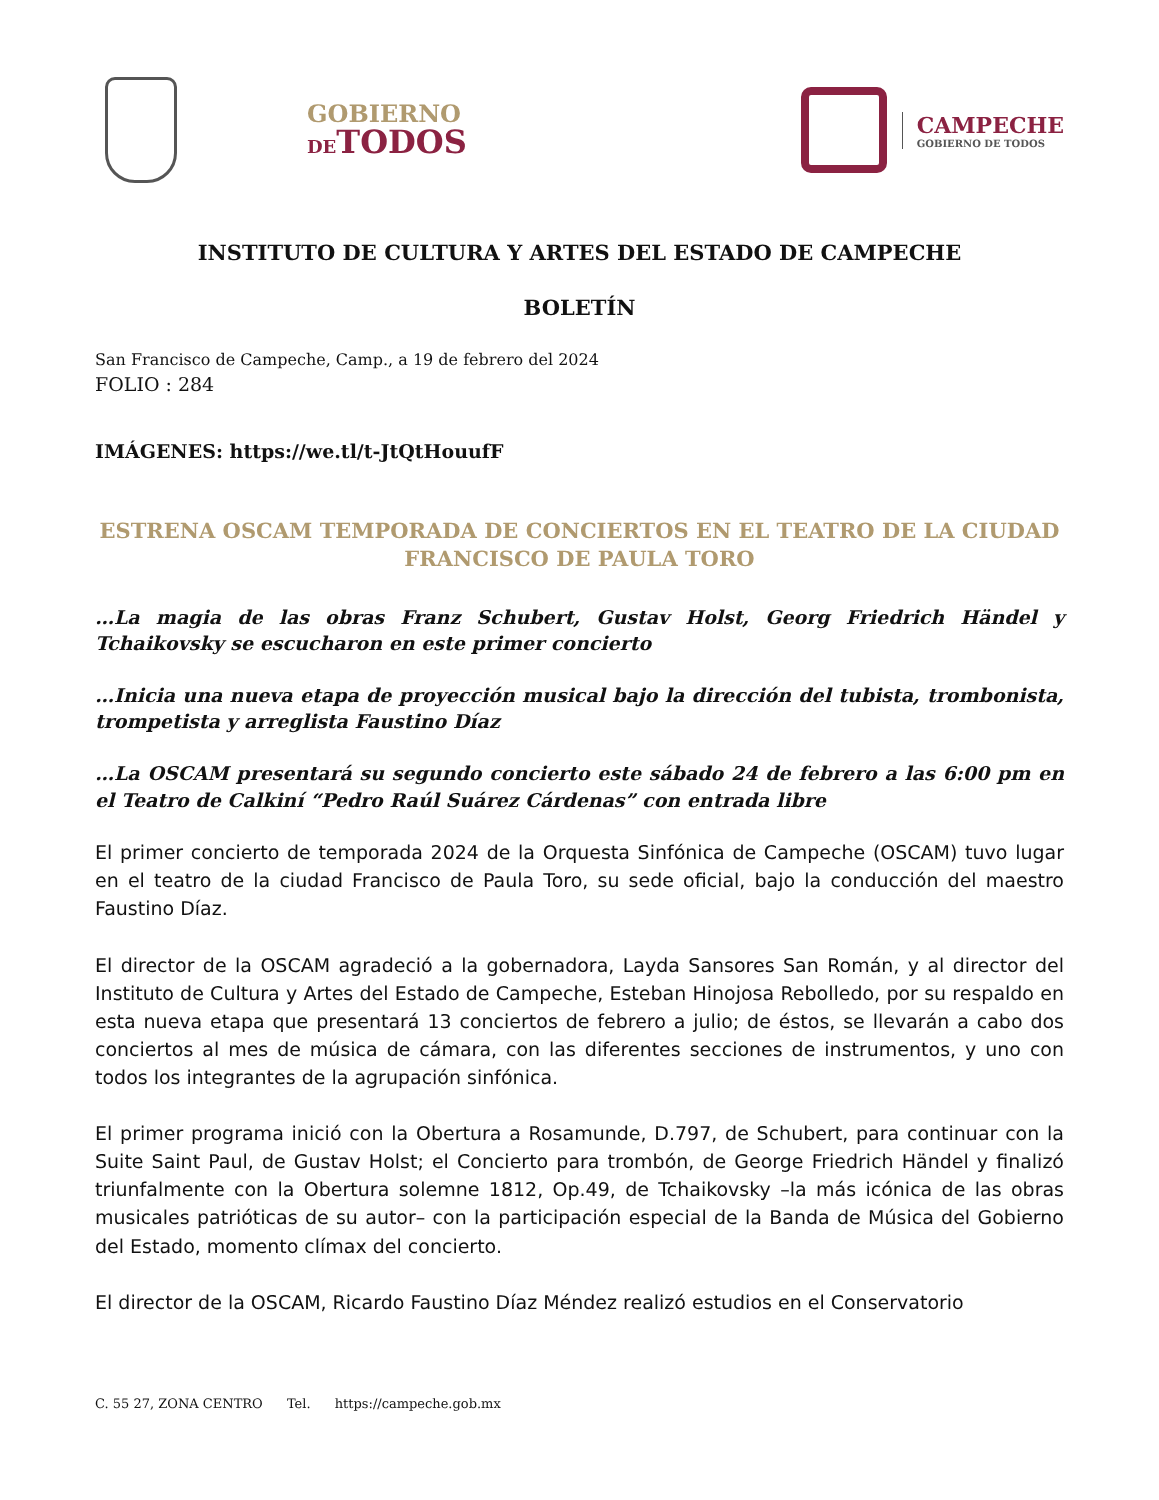GOBIERNO
DETODOS
CAMPECHE
GOBIERNO DE TODOS
INSTITUTO DE CULTURA Y ARTES DEL ESTADO DE CAMPECHE
BOLETÍN
San Francisco de Campeche, Camp., a 19 de febrero del 2024
FOLIO : 284
IMÁGENES: https://we.tl/t-JtQtHouufF
ESTRENA OSCAM TEMPORADA DE CONCIERTOS EN EL TEATRO DE LA CIUDAD FRANCISCO DE PAULA TORO
…La magia de las obras Franz Schubert, Gustav Holst, Georg Friedrich Händel y Tchaikovsky se escucharon en este primer concierto
…Inicia una nueva etapa de proyección musical bajo la dirección del tubista, trombonista, trompetista y arreglista Faustino Díaz
…La OSCAM presentará su segundo concierto este sábado 24 de febrero a las 6:00 pm en el Teatro de Calkiní “Pedro Raúl Suárez Cárdenas” con entrada libre
El primer concierto de temporada 2024 de la Orquesta Sinfónica de Campeche (OSCAM) tuvo lugar en el teatro de la ciudad Francisco de Paula Toro, su sede oficial, bajo la conducción del maestro Faustino Díaz.
El director de la OSCAM agradeció a la gobernadora, Layda Sansores San Román, y al director del Instituto de Cultura y Artes del Estado de Campeche, Esteban Hinojosa Rebolledo, por su respaldo en esta nueva etapa que presentará 13 conciertos de febrero a julio; de éstos, se llevarán a cabo dos conciertos al mes de música de cámara, con las diferentes secciones de instrumentos, y uno con todos los integrantes de la agrupación sinfónica.
El primer programa inició con la Obertura a Rosamunde, D.797, de Schubert, para continuar con la Suite Saint Paul, de Gustav Holst; el Concierto para trombón, de George Friedrich Händel y finalizó triunfalmente con la Obertura solemne 1812, Op.49, de Tchaikovsky –la más icónica de las obras musicales patrióticas de su autor– con la participación especial de la Banda de Música del Gobierno del Estado, momento clímax del concierto.
El director de la OSCAM, Ricardo Faustino Díaz Méndez realizó estudios en el Conservatorio
C. 55 27, ZONA CENTRO Tel. https://campeche.gob.mx